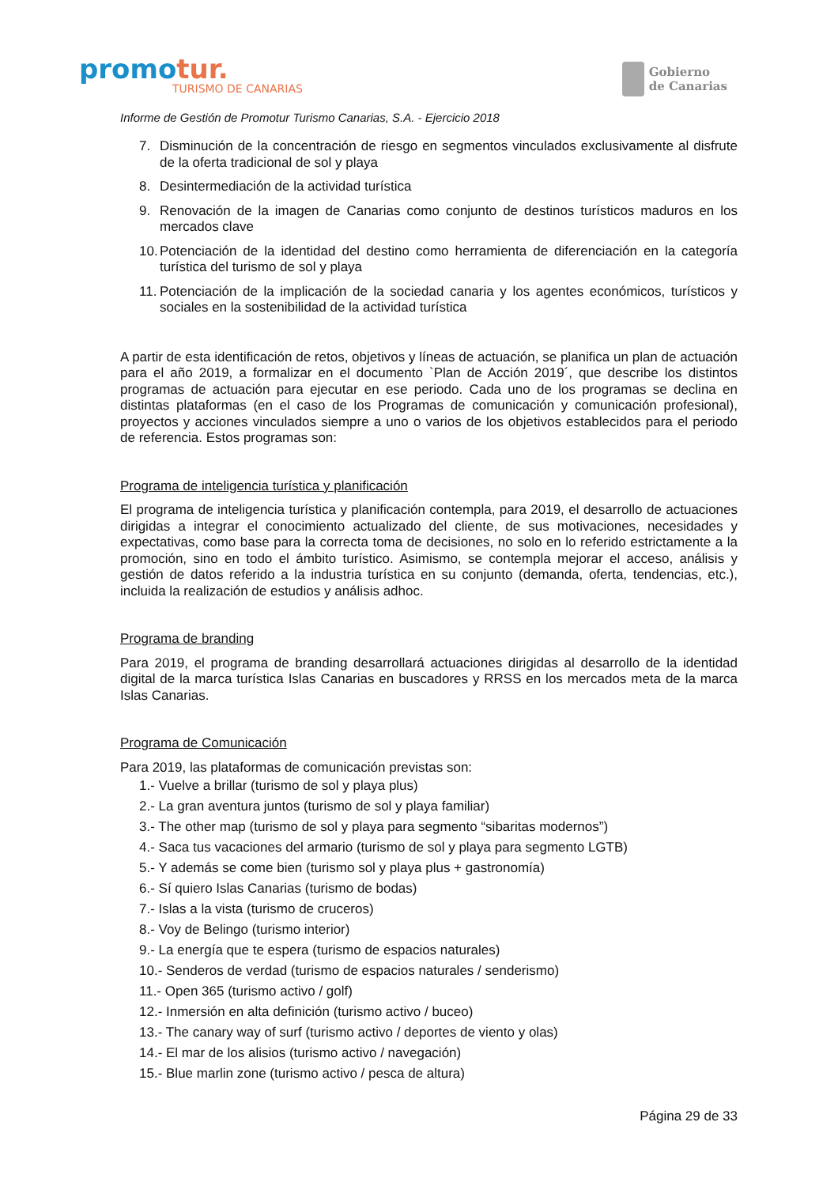promotur.
TURISMO DE CANARIAS
Gobierno
de Canarias
Informe de Gestión de Promotur Turismo Canarias, S.A. - Ejercicio 2018
7. Disminución de la concentración de riesgo en segmentos vinculados exclusivamente al disfrute de la oferta tradicional de sol y playa
8. Desintermediación de la actividad turística
9. Renovación de la imagen de Canarias como conjunto de destinos turísticos maduros en los mercados clave
10. Potenciación de la identidad del destino como herramienta de diferenciación en la categoría turística del turismo de sol y playa
11. Potenciación de la implicación de la sociedad canaria y los agentes económicos, turísticos y sociales en la sostenibilidad de la actividad turística
A partir de esta identificación de retos, objetivos y líneas de actuación, se planifica un plan de actuación para el año 2019, a formalizar en el documento `Plan de Acción 2019´, que describe los distintos programas de actuación para ejecutar en ese periodo. Cada uno de los programas se declina en distintas plataformas (en el caso de los Programas de comunicación y comunicación profesional), proyectos y acciones vinculados siempre a uno o varios de los objetivos establecidos para el periodo de referencia. Estos programas son:
Programa de inteligencia turística y planificación
El programa de inteligencia turística y planificación contempla, para 2019, el desarrollo de actuaciones dirigidas a integrar el conocimiento actualizado del cliente, de sus motivaciones, necesidades y expectativas, como base para la correcta toma de decisiones, no solo en lo referido estrictamente a la promoción, sino en todo el ámbito turístico. Asimismo, se contempla mejorar el acceso, análisis y gestión de datos referido a la industria turística en su conjunto (demanda, oferta, tendencias, etc.), incluida la realización de estudios y análisis adhoc.
Programa de branding
Para 2019, el programa de branding desarrollará actuaciones dirigidas al desarrollo de la identidad digital de la marca turística Islas Canarias en buscadores y RRSS en los mercados meta de la marca Islas Canarias.
Programa de Comunicación
Para 2019, las plataformas de comunicación previstas son:
1.- Vuelve a brillar (turismo de sol y playa plus)
2.- La gran aventura juntos (turismo de sol y playa familiar)
3.- The other map (turismo de sol y playa para segmento “sibaritas modernos”)
4.- Saca tus vacaciones del armario (turismo de sol y playa para segmento LGTB)
5.- Y además se come bien (turismo sol y playa plus + gastronomía)
6.- Sí quiero Islas Canarias (turismo de bodas)
7.- Islas a la vista (turismo de cruceros)
8.- Voy de Belingo (turismo interior)
9.- La energía que te espera (turismo de espacios naturales)
10.- Senderos de verdad (turismo de espacios naturales / senderismo)
11.- Open 365 (turismo activo / golf)
12.- Inmersión en alta definición (turismo activo / buceo)
13.- The canary way of surf (turismo activo / deportes de viento y olas)
14.- El mar de los alisios (turismo activo / navegación)
15.- Blue marlin zone (turismo activo / pesca de altura)
Página 29 de 33